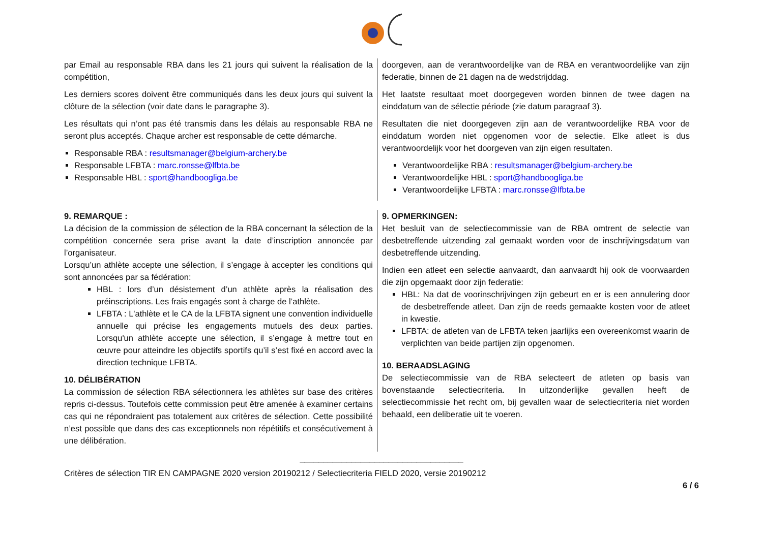par Email au responsable RBA dans les 21 jours qui suivent la réalisation de la compétition,
Les derniers scores doivent être communiqués dans les deux jours qui suivent la clôture de la sélection (voir date dans le paragraphe 3).
Les résultats qui n’ont pas été transmis dans les délais au responsable RBA ne seront plus acceptés. Chaque archer est responsable de cette démarche.
Responsable RBA : resultsmanager@belgium-archery.be
Responsable LFBTA : marc.ronsse@lfbta.be
Responsable HBL : sport@handboogliga.be
doorgeven, aan de verantwoordelijke van de RBA en verantwoordelijke van zijn federatie, binnen de 21 dagen na de wedstrijddag.
Het laatste resultaat moet doorgegeven worden binnen de twee dagen na einddatum van de sélectie période (zie datum paragraaf 3).
Resultaten die niet doorgegeven zijn aan de verantwoordelijke RBA voor de einddatum worden niet opgenomen voor de selectie. Elke atleet is dus verantwoordelijk voor het doorgeven van zijn eigen resultaten.
Verantwoordelijke RBA : resultsmanager@belgium-archery.be
Verantwoordelijke HBL : sport@handboogliga.be
Verantwoordelijke LFBTA : marc.ronsse@lfbta.be
9. REMARQUE :
La décision de la commission de sélection de la RBA concernant la sélection de la compétition concernée sera prise avant la date d’inscription annoncée par l’organisateur.
Lorsqu’un athlète accepte une sélection, il s’engage à accepter les conditions qui sont annoncées par sa fédération:
HBL : lors d’un désistement d’un athlète après la réalisation des préinscriptions. Les frais engagés sont à charge de l’athlète.
LFBTA : L'athlète et le CA de la LFBTA signent une convention individuelle annuelle qui précise les engagements mutuels des deux parties. Lorsqu'un athlète accepte une sélection, il s’engage à mettre tout en œuvre pour atteindre les objectifs sportifs qu’il s’est fixé en accord avec la direction technique LFBTA.
10. DÉLIBÉRATION
La commission de sélection RBA sélectionnera les athlètes sur base des critères repris ci-dessus. Toutefois cette commission peut être amenée à examiner certains cas qui ne répondraient pas totalement aux critères de sélection. Cette possibilité n’est possible que dans des cas exceptionnels non répétitifs et consécutivement à une délibération.
9. OPMERKINGEN:
Het besluit van de selectiecommissie van de RBA omtrent de selectie van desbetreffende uitzending zal gemaakt worden voor de inschrijvingsdatum van desbetreffende uitzending.
Indien een atleet een selectie aanvaardt, dan aanvaardt hij ook de voorwaarden die zijn opgemaakt door zijn federatie:
HBL: Na dat de voorinschrijvingen zijn gebeurt en er is een annulering door de desbetreffende atleet. Dan zijn de reeds gemaakte kosten voor de atleet in kwestie.
LFBTA: de atleten van de LFBTA teken jaarlijks een overeenkomst waarin de verplichten van beide partijen zijn opgenomen.
10. BERAADSLAGING
De selectiecommissie van de RBA selecteert de atleten op basis van bovenstaande selectiecriteria. In uitzonderlijke gevallen heeft de selectiecommissie het recht om, bij gevallen waar de selectiecriteria niet worden behaald, een deliberatie uit te voeren.
___________________________________
Critères de sélection TIR EN CAMPAGNE 2020 version 20190212 / Selectiecriteria FIELD 2020, versie 20190212
6 / 6